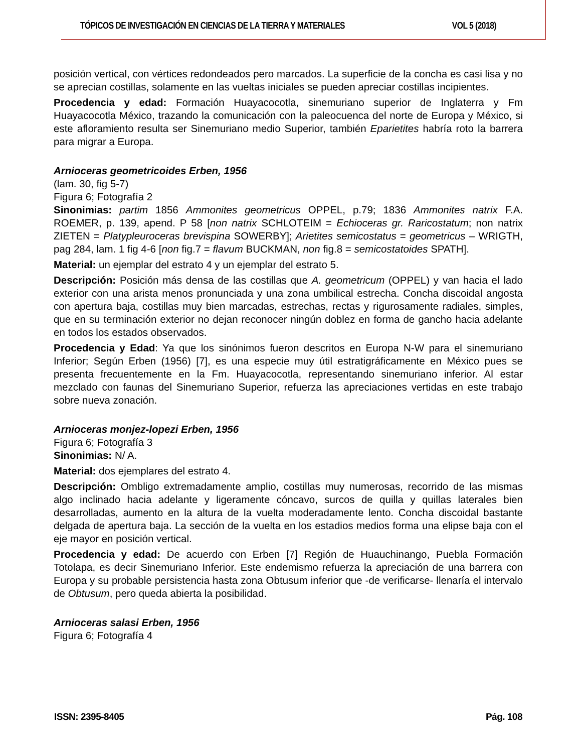TÓPICOS DE INVESTIGACIÓN EN CIENCIAS DE LA TIERRA Y MATERIALES VOL 5 (2018)
posición vertical, con vértices redondeados pero marcados. La superficie de la concha es casi lisa y no se aprecian costillas, solamente en las vueltas iniciales se pueden apreciar costillas incipientes.
Procedencia y edad: Formación Huayacocotla, sinemuriano superior de Inglaterra y Fm Huayacocotla México, trazando la comunicación con la paleocuenca del norte de Europa y México, si este afloramiento resulta ser Sinemuriano medio Superior, también Eparietites habría roto la barrera para migrar a Europa.
Arnioceras geometricoides Erben, 1956
(lam. 30, fig 5-7)
Figura 6; Fotografía 2
Sinonimias: partim 1856 Ammonites geometricus OPPEL, p.79; 1836 Ammonites natrix F.A. ROEMER, p. 139, apend. P 58 [non natrix SCHLOTEIM = Echioceras gr. Raricostatum; non natrix ZIETEN = Platypleuroceras brevispina SOWERBY]; Arietites semicostatus = geometricus – WRIGTH, pag 284, lam. 1 fig 4-6 [non fig.7 = flavum BUCKMAN, non fig.8 = semicostatoides SPATH].
Material: un ejemplar del estrato 4 y un ejemplar del estrato 5.
Descripción: Posición más densa de las costillas que A. geometricum (OPPEL) y van hacia el lado exterior con una arista menos pronunciada y una zona umbilical estrecha. Concha discoidal angosta con apertura baja, costillas muy bien marcadas, estrechas, rectas y rigurosamente radiales, simples, que en su terminación exterior no dejan reconocer ningún doblez en forma de gancho hacia adelante en todos los estados observados.
Procedencia y Edad: Ya que los sinónimos fueron descritos en Europa N-W para el sinemuriano Inferior; Según Erben (1956) [7], es una especie muy útil estratigráficamente en México pues se presenta frecuentemente en la Fm. Huayacocotla, representando sinemuriano inferior. Al estar mezclado con faunas del Sinemuriano Superior, refuerza las apreciaciones vertidas en este trabajo sobre nueva zonación.
Arnioceras monjez-lopezi Erben, 1956
Figura 6; Fotografía 3
Sinonimias: N/ A.
Material: dos ejemplares del estrato 4.
Descripción: Ombligo extremadamente amplio, costillas muy numerosas, recorrido de las mismas algo inclinado hacia adelante y ligeramente cóncavo, surcos de quilla y quillas laterales bien desarrolladas, aumento en la altura de la vuelta moderadamente lento. Concha discoidal bastante delgada de apertura baja. La sección de la vuelta en los estadios medios forma una elipse baja con el eje mayor en posición vertical.
Procedencia y edad: De acuerdo con Erben [7] Región de Huauchinango, Puebla Formación Totolapa, es decir Sinemuriano Inferior. Este endemismo refuerza la apreciación de una barrera con Europa y su probable persistencia hasta zona Obtusum inferior que -de verificarse- llenaría el intervalo de Obtusum, pero queda abierta la posibilidad.
Arnioceras salasi Erben, 1956
Figura 6; Fotografía 4
ISSN: 2395-8405 Pág. 108